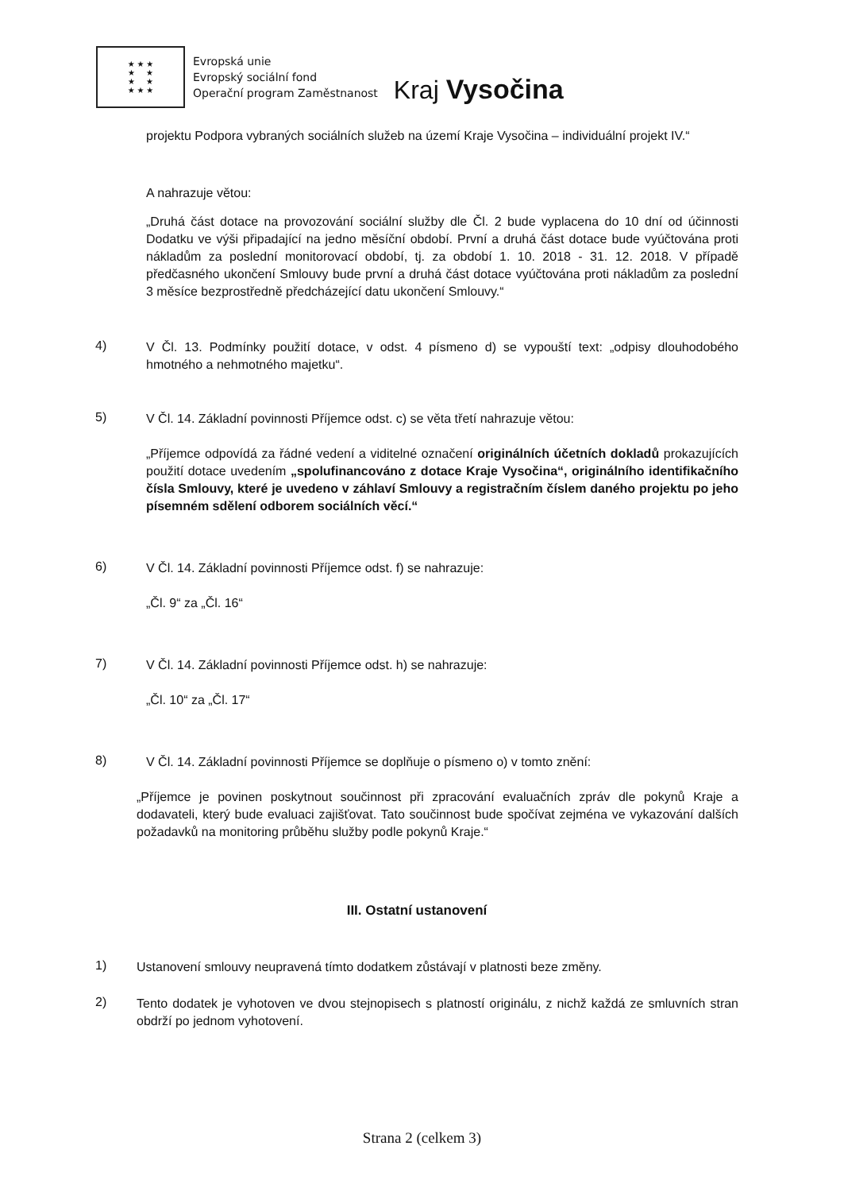★ ★ ★
★ ★
★ ★
★ ★ ★
Evropská unie
Evropský sociální fond
Operační program Zaměstnanost
Kraj Vysočina
projektu Podpora vybraných sociálních služeb na území Kraje Vysočina – individuální projekt IV.“
A nahrazuje větou:
„Druhá část dotace na provozování sociální služby dle Čl. 2 bude vyplacena do 10 dní od účinnosti Dodatku ve výši připadající na jedno měsíční období. První a druhá část dotace bude vyúčtována proti nákladům za poslední monitorovací období, tj. za období 1. 10. 2018 - 31. 12. 2018. V případě předčasného ukončení Smlouvy bude první a druhá část dotace vyúčtována proti nákladům za poslední 3 měsíce bezprostředně předcházející datu ukončení Smlouvy.“
4)
V Čl. 13. Podmínky použití dotace, v odst. 4 písmeno d) se vypouští text: „odpisy dlouhodobého hmotného a nehmotného majetku“.
5)
V Čl. 14. Základní povinnosti Příjemce odst. c) se věta třetí nahrazuje větou:
„Příjemce odpovídá za řádné vedení a viditelné označení originálních účetních dokladů prokazujících použití dotace uvedením „spolufinancováno z dotace Kraje Vysočina“, originálního identifikačního čísla Smlouvy, které je uvedeno v záhlaví Smlouvy a registračním číslem daného projektu po jeho písemném sdělení odborem sociálních věcí.“
6)
V Čl. 14. Základní povinnosti Příjemce odst. f) se nahrazuje:
„Čl. 9“ za „Čl. 16“
7)
V Čl. 14. Základní povinnosti Příjemce odst. h) se nahrazuje:
„Čl. 10“ za „Čl. 17“
8)
V Čl. 14. Základní povinnosti Příjemce se doplňuje o písmeno o) v tomto znění:
„Příjemce je povinen poskytnout součinnost při zpracování evaluačních zpráv dle pokynů Kraje a dodavateli, který bude evaluaci zajišťovat. Tato součinnost bude spočívat zejména ve vykazování dalších požadavků na monitoring průběhu služby podle pokynů Kraje.“
III. Ostatní ustanovení
1)
Ustanovení smlouvy neupravená tímto dodatkem zůstávají v platnosti beze změny.
2)
Tento dodatek je vyhotoven ve dvou stejnopisech s platností originálu, z nichž každá ze smluvních stran obdrží po jednom vyhotovení.
Strana 2 (celkem 3)